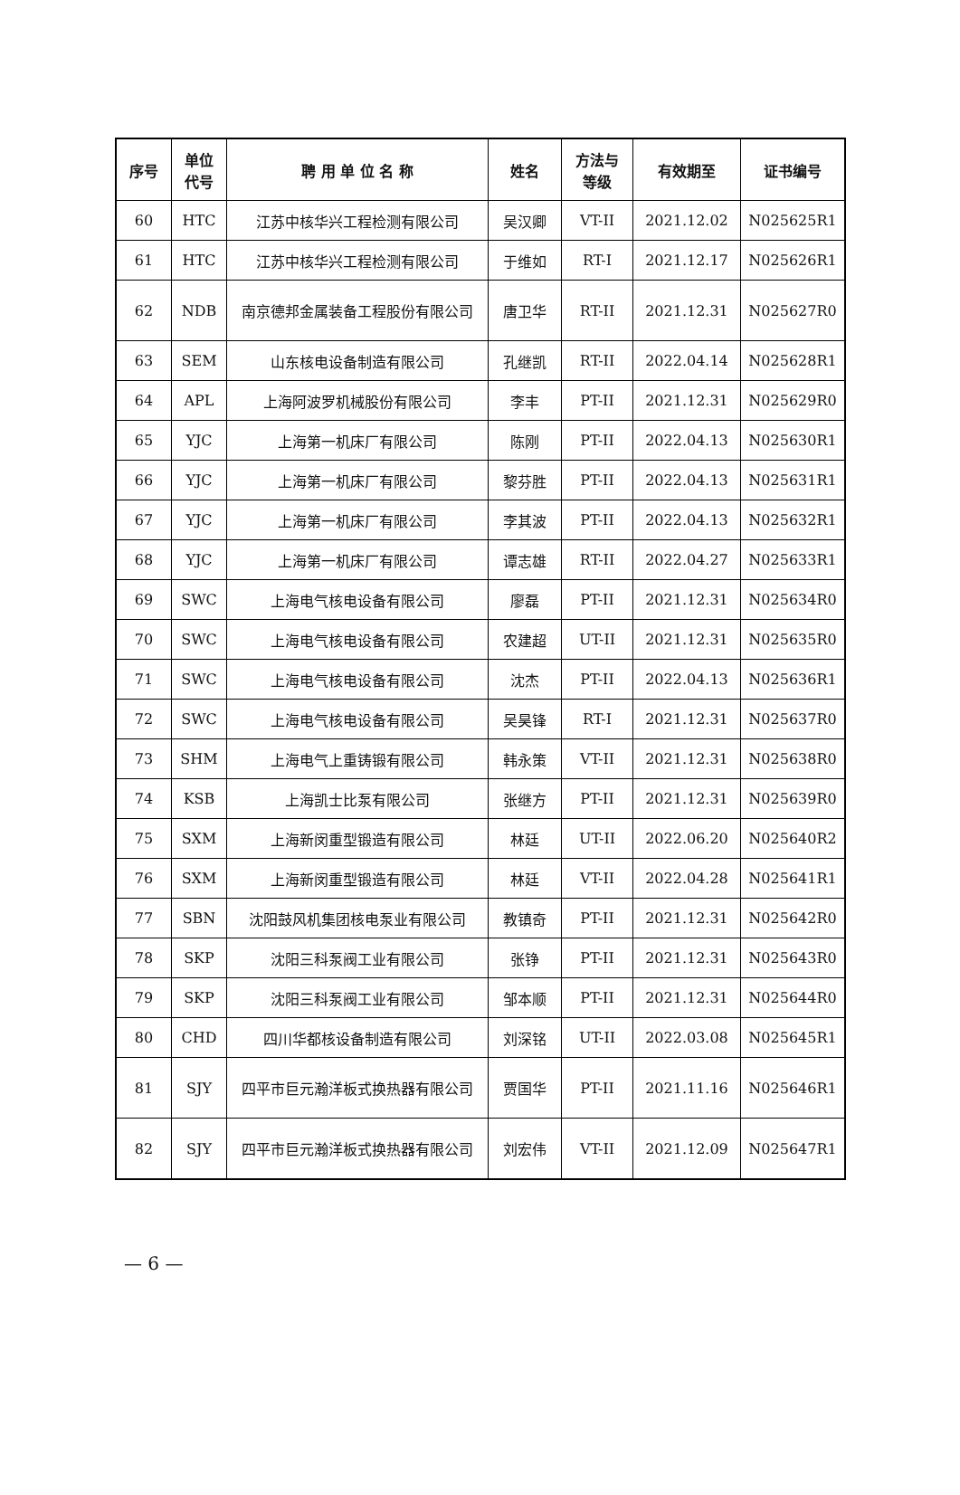| 序号 | 单位 代号 | 聘 用 单 位 名 称 | 姓名 | 方法与 等级 | 有效期至 | 证书编号 |
| --- | --- | --- | --- | --- | --- | --- |
| 60 | HTC | 江苏中核华兴工程检测有限公司 | 吴汉卿 | VT-II | 2021.12.02 | N025625R1 |
| 61 | HTC | 江苏中核华兴工程检测有限公司 | 于维如 | RT-I | 2021.12.17 | N025626R1 |
| 62 | NDB | 南京德邦金属装备工程股份有限公司 | 唐卫华 | RT-II | 2021.12.31 | N025627R0 |
| 63 | SEM | 山东核电设备制造有限公司 | 孔继凯 | RT-II | 2022.04.14 | N025628R1 |
| 64 | APL | 上海阿波罗机械股份有限公司 | 李丰 | PT-II | 2021.12.31 | N025629R0 |
| 65 | YJC | 上海第一机床厂有限公司 | 陈刚 | PT-II | 2022.04.13 | N025630R1 |
| 66 | YJC | 上海第一机床厂有限公司 | 黎芬胜 | PT-II | 2022.04.13 | N025631R1 |
| 67 | YJC | 上海第一机床厂有限公司 | 李其波 | PT-II | 2022.04.13 | N025632R1 |
| 68 | YJC | 上海第一机床厂有限公司 | 谭志雄 | RT-II | 2022.04.27 | N025633R1 |
| 69 | SWC | 上海电气核电设备有限公司 | 廖磊 | PT-II | 2021.12.31 | N025634R0 |
| 70 | SWC | 上海电气核电设备有限公司 | 农建超 | UT-II | 2021.12.31 | N025635R0 |
| 71 | SWC | 上海电气核电设备有限公司 | 沈杰 | PT-II | 2022.04.13 | N025636R1 |
| 72 | SWC | 上海电气核电设备有限公司 | 吴昊锋 | RT-I | 2021.12.31 | N025637R0 |
| 73 | SHM | 上海电气上重铸锻有限公司 | 韩永策 | VT-II | 2021.12.31 | N025638R0 |
| 74 | KSB | 上海凯士比泵有限公司 | 张继方 | PT-II | 2021.12.31 | N025639R0 |
| 75 | SXM | 上海新闵重型锻造有限公司 | 林廷 | UT-II | 2022.06.20 | N025640R2 |
| 76 | SXM | 上海新闵重型锻造有限公司 | 林廷 | VT-II | 2022.04.28 | N025641R1 |
| 77 | SBN | 沈阳鼓风机集团核电泵业有限公司 | 教镇奇 | PT-II | 2021.12.31 | N025642R0 |
| 78 | SKP | 沈阳三科泵阀工业有限公司 | 张铮 | PT-II | 2021.12.31 | N025643R0 |
| 79 | SKP | 沈阳三科泵阀工业有限公司 | 邹本顺 | PT-II | 2021.12.31 | N025644R0 |
| 80 | CHD | 四川华都核设备制造有限公司 | 刘深铭 | UT-II | 2022.03.08 | N025645R1 |
| 81 | SJY | 四平市巨元瀚洋板式换热器有限公司 | 贾国华 | PT-II | 2021.11.16 | N025646R1 |
| 82 | SJY | 四平市巨元瀚洋板式换热器有限公司 | 刘宏伟 | VT-II | 2021.12.09 | N025647R1 |
— 6 —